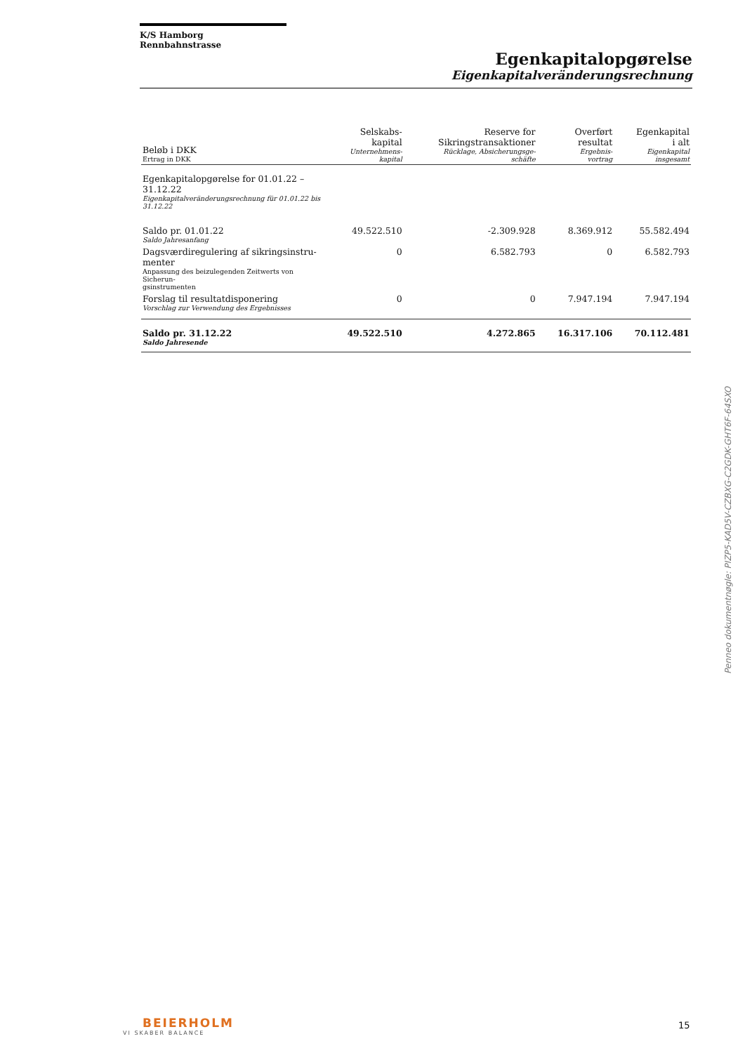K/S Hamborg Rennbahnstrasse
Egenkapitalopgørelse
Eigenkapitalveränderungsrechnung
| Beløb i DKK Ertrag in DKK | Selskabs- kapital Unternehmens- kapital | Reserve for Sikringstransaktioner Rücklage, Absicherungsge- schäfte | Overført resultat Ergebnis- vortrag | Egenkapital i alt Eigenkapital insgesamt |
| --- | --- | --- | --- | --- |
| Egenkapitalopgørelse for 01.01.22 – 31.12.22 Eigenkapitalveränderungsrechnung für 01.01.22 bis 31.12.22 | | | | |
| Saldo pr. 01.01.22 Saldo Jahresanfang | 49.522.510 | -2.309.928 | 8.369.912 | 55.582.494 |
| Dagsværdiregulering af sikringsinstru- menter Anpassung des beizulegenden Zeitwerts von Sicherun- gsinstrumenten | 0 | 6.582.793 | 0 | 6.582.793 |
| Forslag til resultatdisponering Vorschlag zur Verwendung des Ergebnisses | 0 | 0 | 7.947.194 | 7.947.194 |
| Saldo pr. 31.12.22 Saldo Jahresende | 49.522.510 | 4.272.865 | 16.317.106 | 70.112.481 |
Penneo dokumentnøgle: PIZP5-KAD5V-CZBXG-C2GDK-GHT6F-64SXO
BEIERHOLM
VI SKABER BALANCE
15